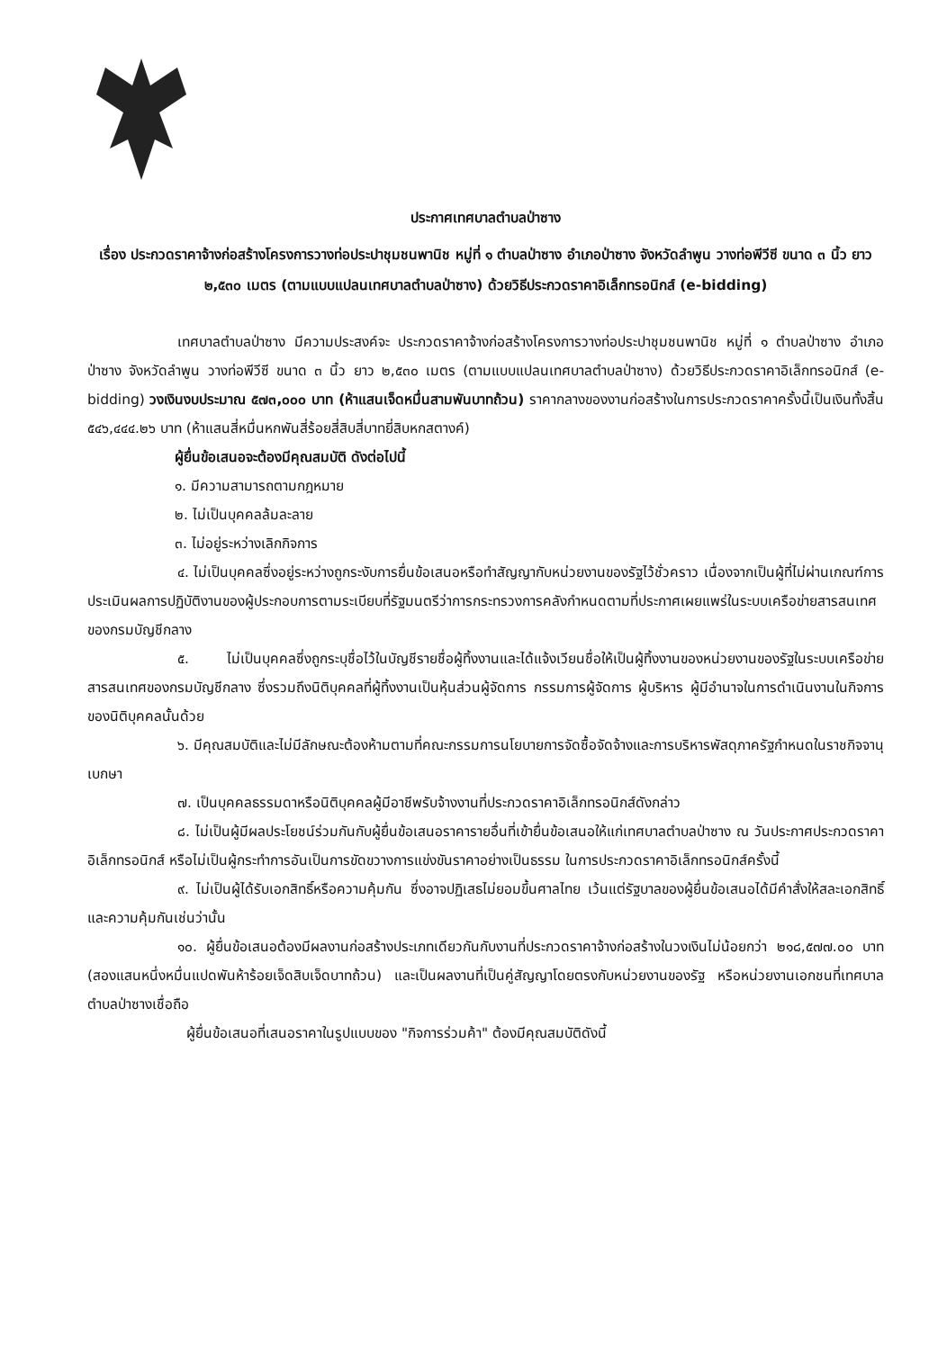ประกาศเทศบาลตำบลป่าซาง
เรื่อง ประกวดราคาจ้างก่อสร้างโครงการวางท่อประปาชุมชนพานิช หมู่ที่ ๑ ตำบลป่าซาง อำเภอป่าซาง จังหวัดลำพูน วางท่อพีวีซี ขนาด ๓ นิ้ว ยาว ๒,๕๓๐ เมตร (ตามแบบแปลนเทศบาลตำบลป่าซาง) ด้วยวิธีประกวดราคาอิเล็กทรอนิกส์ (e-bidding)
เทศบาลตำบลป่าซาง มีความประสงค์จะ ประกวดราคาจ้างก่อสร้างโครงการวางท่อประปาชุมชนพานิช หมู่ที่ ๑ ตำบลป่าซาง อำเภอป่าซาง จังหวัดลำพูน วางท่อพีวีซี ขนาด ๓ นิ้ว ยาว ๒,๕๓๐ เมตร (ตามแบบแปลนเทศบาลตำบลป่าซาง) ด้วยวิธีประกวดราคาอิเล็กทรอนิกส์ (e-bidding) วงเงินงบประมาณ ๕๗๓,๐๐๐ บาท (ห้าแสนเจ็ดหมื่นสามพันบาทถ้วน) ราคากลางของงานก่อสร้างในการประกวดราคาครั้งนี้เป็นเงินทั้งสิ้น ๕๔๖,๔๔๔.๒๖ บาท (ห้าแสนสี่หมื่นหกพันสี่ร้อยสี่สิบสี่บาทยี่สิบหกสตางค์)
ผู้ยื่นข้อเสนอจะต้องมีคุณสมบัติ ดังต่อไปนี้
๑. มีความสามารถตามกฎหมาย
๒. ไม่เป็นบุคคลล้มละลาย
๓. ไม่อยู่ระหว่างเลิกกิจการ
๔. ไม่เป็นบุคคลซึ่งอยู่ระหว่างถูกระงับการยื่นข้อเสนอหรือทำสัญญากับหน่วยงานของรัฐไว้ชั่วคราว เนื่องจากเป็นผู้ที่ไม่ผ่านเกณฑ์การประเมินผลการปฏิบัติงานของผู้ประกอบการตามระเบียบที่รัฐมนตรีว่าการกระทรวงการคลังกำหนดตามที่ประกาศเผยแพร่ในระบบเครือข่ายสารสนเทศของกรมบัญชีกลาง
๕. ไม่เป็นบุคคลซึ่งถูกระบุชื่อไว้ในบัญชีรายชื่อผู้ทิ้งงานและได้แจ้งเวียนชื่อให้เป็นผู้ทิ้งงานของหน่วยงานของรัฐในระบบเครือข่ายสารสนเทศของกรมบัญชีกลาง ซึ่งรวมถึงนิติบุคคลที่ผู้ทิ้งงานเป็นหุ้นส่วนผู้จัดการ กรรมการผู้จัดการ ผู้บริหาร ผู้มีอำนาจในการดำเนินงานในกิจการของนิติบุคคลนั้นด้วย
๖. มีคุณสมบัติและไม่มีลักษณะต้องห้ามตามที่คณะกรรมการนโยบายการจัดซื้อจัดจ้างและการบริหารพัสดุภาครัฐกำหนดในราชกิจจานุเบกษา
๗. เป็นบุคคลธรรมดาหรือนิติบุคคลผู้มีอาชีพรับจ้างงานที่ประกวดราคาอิเล็กทรอนิกส์ดังกล่าว
๘. ไม่เป็นผู้มีผลประโยชน์ร่วมกันกับผู้ยื่นข้อเสนอราคารายอื่นที่เข้ายื่นข้อเสนอให้แก่เทศบาลตำบลป่าซาง ณ วันประกาศประกวดราคาอิเล็กทรอนิกส์ หรือไม่เป็นผู้กระทำการอันเป็นการขัดขวางการแข่งขันราคาอย่างเป็นธรรม ในการประกวดราคาอิเล็กทรอนิกส์ครั้งนี้
๙. ไม่เป็นผู้ได้รับเอกสิทธิ์หรือความคุ้มกัน ซึ่งอาจปฏิเสธไม่ยอมขึ้นศาลไทย เว้นแต่รัฐบาลของผู้ยื่นข้อเสนอได้มีคำสั่งให้สละเอกสิทธิ์และความคุ้มกันเช่นว่านั้น
๑๐. ผู้ยื่นข้อเสนอต้องมีผลงานก่อสร้างประเภทเดียวกันกับงานที่ประกวดราคาจ้างก่อสร้างในวงเงินไม่น้อยกว่า ๒๑๘,๕๗๗.๐๐ บาท (สองแสนหนึ่งหมื่นแปดพันห้าร้อยเจ็ดสิบเจ็ดบาทถ้วน) และเป็นผลงานที่เป็นคู่สัญญาโดยตรงกับหน่วยงานของรัฐ หรือหน่วยงานเอกชนที่เทศบาลตำบลป่าซางเชื่อถือ
ผู้ยื่นข้อเสนอที่เสนอราคาในรูปแบบของ "กิจการร่วมค้า" ต้องมีคุณสมบัติดังนี้